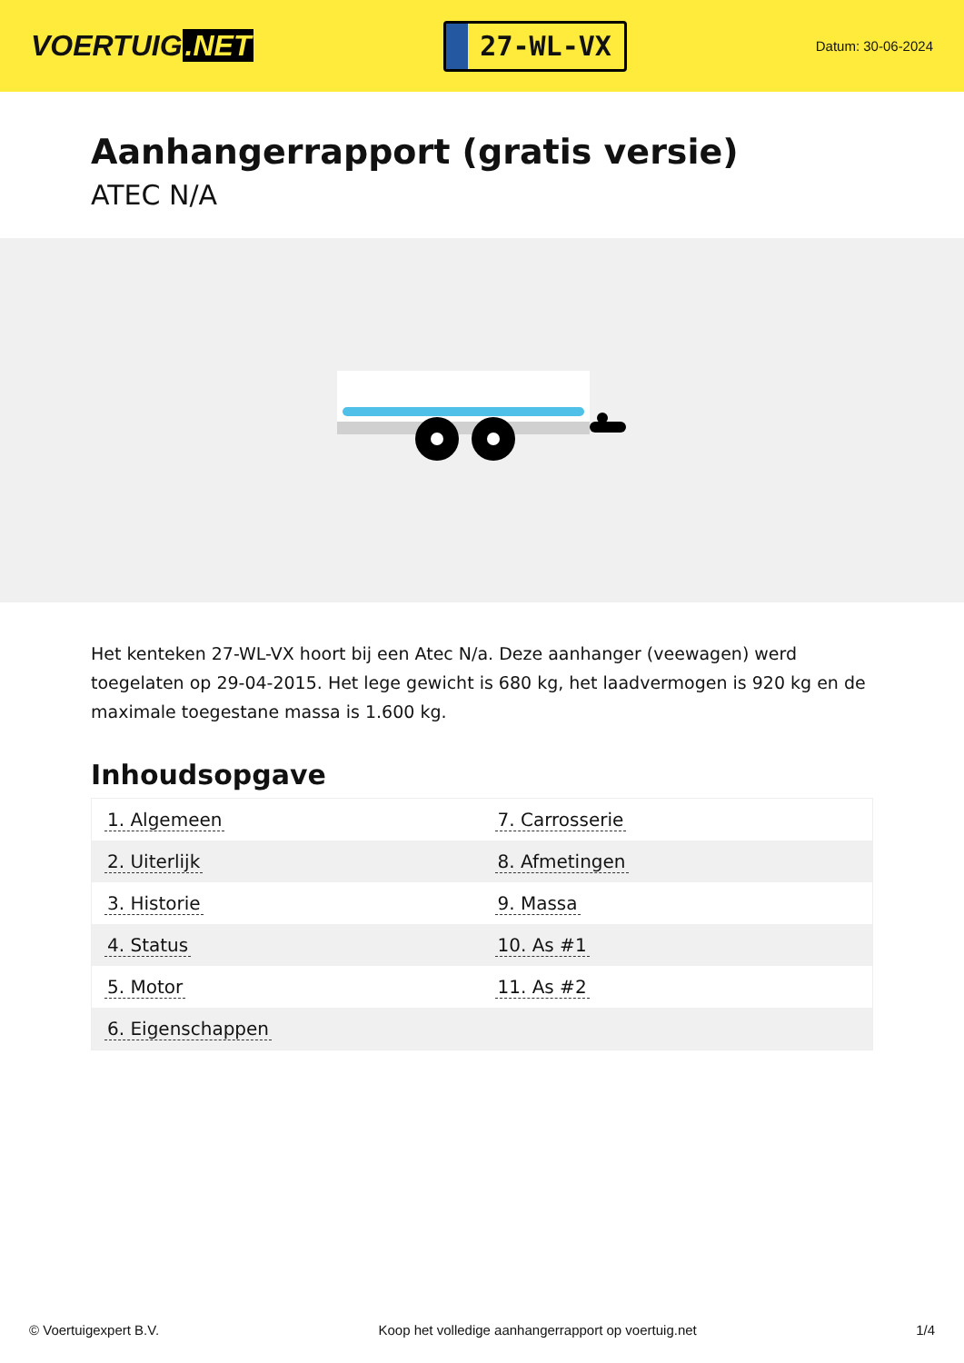VOERTUIG.NET
27-WL-VX
Datum: 30-06-2024
Aanhangerrapport (gratis versie)
ATEC N/A
Het kenteken 27-WL-VX hoort bij een Atec N/a. Deze aanhanger (veewagen) werd toegelaten op 29-04-2015. Het lege gewicht is 680 kg, het laadvermogen is 920 kg en de maximale toegestane massa is 1.600 kg.
Inhoudsopgave
| 1. Algemeen | 7. Carrosserie |
| 2. Uiterlijk | 8. Afmetingen |
| 3. Historie | 9. Massa |
| 4. Status | 10. As #1 |
| 5. Motor | 11. As #2 |
| 6. Eigenschappen | |
© Voertuigexpert B.V. Koop het volledige aanhangerrapport op voertuig.net 1/4